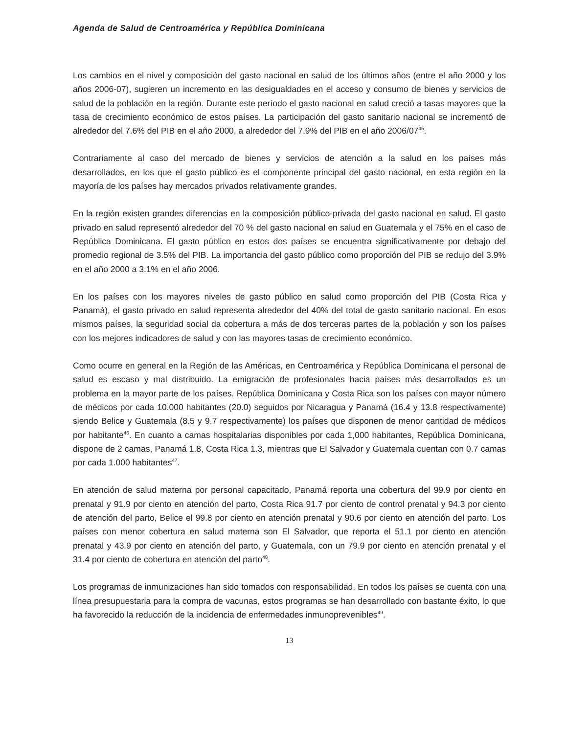Agenda de Salud de Centroamérica y República Dominicana
Los cambios en el nivel y composición del gasto nacional en salud de los últimos años (entre el año 2000 y los años 2006-07), sugieren un incremento en las desigualdades en el acceso y consumo de bienes y servicios de salud de la población en la región. Durante este período el gasto nacional en salud creció a tasas mayores que la tasa de crecimiento económico de estos países. La participación del gasto sanitario nacional se incrementó de alrededor del 7.6% del PIB en el año 2000, a alrededor del 7.9% del PIB en el año 2006/07<sup>45</sup>.
Contrariamente al caso del mercado de bienes y servicios de atención a la salud en los países más desarrollados, en los que el gasto público es el componente principal del gasto nacional, en esta región en la mayoría de los países hay mercados privados relativamente grandes.
En la región existen grandes diferencias en la composición público-privada del gasto nacional en salud. El gasto privado en salud representó alrededor del 70 % del gasto nacional en salud en Guatemala y el 75% en el caso de República Dominicana. El gasto público en estos dos países se encuentra significativamente por debajo del promedio regional de 3.5% del PIB. La importancia del gasto público como proporción del PIB se redujo del 3.9% en el año 2000 a 3.1% en el año 2006.
En los países con los mayores niveles de gasto público en salud como proporción del PIB (Costa Rica y Panamá), el gasto privado en salud representa alrededor del 40% del total de gasto sanitario nacional. En esos mismos países, la seguridad social da cobertura a más de dos terceras partes de la población y son los países con los mejores indicadores de salud y con las mayores tasas de crecimiento económico.
Como ocurre en general en la Región de las Américas, en Centroamérica y República Dominicana el personal de salud es escaso y mal distribuido. La emigración de profesionales hacia países más desarrollados es un problema en la mayor parte de los países. República Dominicana y Costa Rica son los países con mayor número de médicos por cada 10.000 habitantes (20.0) seguidos por Nicaragua y Panamá (16.4 y 13.8 respectivamente) siendo Belice y Guatemala (8.5 y 9.7 respectivamente) los países que disponen de menor cantidad de médicos por habitante<sup>46</sup>. En cuanto a camas hospitalarias disponibles por cada 1,000 habitantes, República Dominicana, dispone de 2 camas, Panamá 1.8, Costa Rica 1.3, mientras que El Salvador y Guatemala cuentan con 0.7 camas por cada 1.000 habitantes<sup>47</sup>.
En atención de salud materna por personal capacitado, Panamá reporta una cobertura del 99.9 por ciento en prenatal y 91.9 por ciento en atención del parto, Costa Rica 91.7 por ciento de control prenatal y 94.3 por ciento de atención del parto, Belice el 99.8 por ciento en atención prenatal y 90.6 por ciento en atención del parto. Los países con menor cobertura en salud materna son El Salvador, que reporta el 51.1 por ciento en atención prenatal y 43.9 por ciento en atención del parto, y Guatemala, con un 79.9 por ciento en atención prenatal y el 31.4 por ciento de cobertura en atención del parto<sup>48</sup>.
Los programas de inmunizaciones han sido tomados con responsabilidad. En todos los países se cuenta con una línea presupuestaria para la compra de vacunas, estos programas se han desarrollado con bastante éxito, lo que ha favorecido la reducción de la incidencia de enfermedades inmunoprevenibles<sup>49</sup>.
13